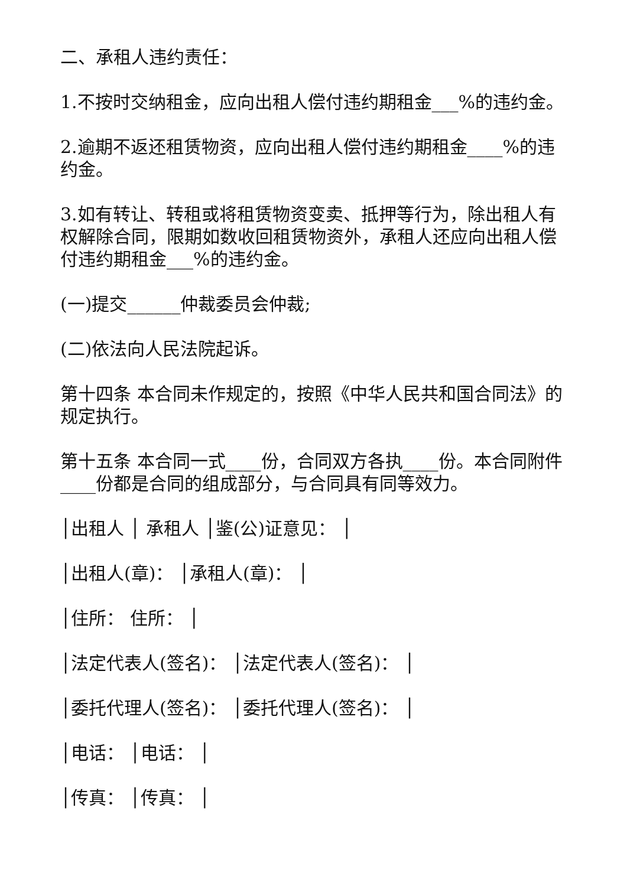二、承租人违约责任：
1.不按时交纳租金，应向出租人偿付违约期租金___%的违约金。
2.逾期不返还租赁物资，应向出租人偿付违约期租金____%的违约金。
3.如有转让、转租或将租赁物资变卖、抵押等行为，除出租人有权解除合同，限期如数收回租赁物资外，承租人还应向出租人偿付违约期租金___%的违约金。
(一)提交______仲裁委员会仲裁;
(二)依法向人民法院起诉。
第十四条 本合同未作规定的，按照《中华人民共和国合同法》的规定执行。
第十五条 本合同一式____份，合同双方各执____份。本合同附件____份都是合同的组成部分，与合同具有同等效力。
│出租人 │ 承租人 │鉴(公)证意见： │
│出租人(章)： │承租人(章)： │
│住所： 住所： │
│法定代表人(签名)： │法定代表人(签名)： │
│委托代理人(签名)： │委托代理人(签名)： │
│电话： │电话： │
│传真： │传真： │